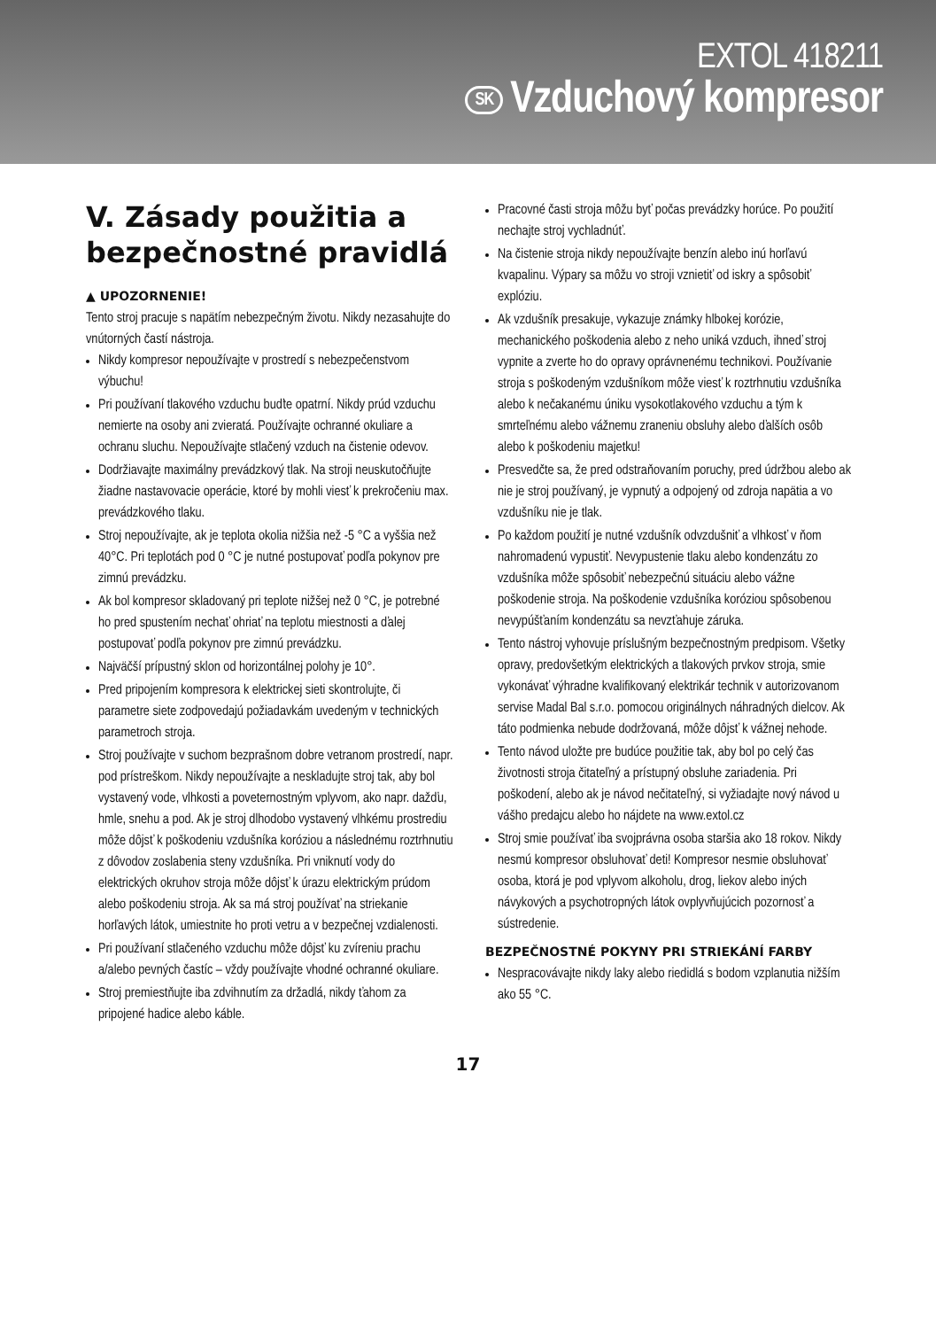EXTOL 418211
SK Vzduchový kompresor
V. Zásady použitia a bezpečnostné pravidlá
▲ UPOZORNENIE!
Tento stroj pracuje s napätím nebezpečným životu. Nikdy nezasahujte do vnútorných častí nástroja.
Nikdy kompresor nepoužívajte v prostredí s nebezpečenstvom výbuchu!
Pri používaní tlakového vzduchu buďte opatrní. Nikdy prúd vzduchu nemierte na osoby ani zvieratá. Používajte ochranné okuliare a ochranu sluchu. Nepoužívajte stlačený vzduch na čistenie odevov.
Dodržiavajte maximálny prevádzkový tlak. Na stroji neuskutočňujte žiadne nastavovacie operácie, ktoré by mohli viesť k prekročeniu max. prevádzkového tlaku.
Stroj nepoužívajte, ak je teplota okolia nižšia než -5 °C a vyššia než 40°C. Pri teplotách pod 0 °C je nutné postupovať podľa pokynov pre zimnú prevádzku.
Ak bol kompresor skladovaný pri teplote nižšej než 0 °C, je potrebné ho pred spustením nechať ohriať na teplotu miestnosti a ďalej postupovať podľa pokynov pre zimnú prevádzku.
Najväčší prípustný sklon od horizontálnej polohy je 10°.
Pred pripojením kompresora k elektrickej sieti skontrolujte, či parametre siete zodpovedajú požiadavkám uvedeným v technických parametroch stroja.
Stroj používajte v suchom bezprašnom dobre vetranom prostredí, napr. pod prístreškom. Nikdy nepoužívajte a neskladujte stroj tak, aby bol vystavený vode, vlhkosti a poveternostným vplyvom, ako napr. dažďu, hmle, snehu a pod. Ak je stroj dlhodobo vystavený vlhkému prostrediu môže dôjsť k poškodeniu vzdušníka koróziou a následnému roztrhnutiu z dôvodov zoslabenia steny vzdušníka. Pri vniknutí vody do elektrických okruhov stroja môže dôjsť k úrazu elektrickým prúdom alebo poškodeniu stroja. Ak sa má stroj používať na striekanie horľavých látok, umiestnite ho proti vetru a v bezpečnej vzdialenosti.
Pri používaní stlačeného vzduchu môže dôjsť ku zvíreniu prachu a/alebo pevných častíc – vždy používajte vhodné ochranné okuliare.
Stroj premiestňujte iba zdvihnutím za držadlá, nikdy ťahom za pripojené hadice alebo káble.
Pracovné časti stroja môžu byť počas prevádzky horúce. Po použití nechajte stroj vychladnúť.
Na čistenie stroja nikdy nepoužívajte benzín alebo inú horľavú kvapalinu. Výpary sa môžu vo stroji vznietiť od iskry a spôsobiť explóziu.
Ak vzdušník presakuje, vykazuje známky hlbokej korózie, mechanického poškodenia alebo z neho uniká vzduch, ihneď stroj vypnite a zverte ho do opravy oprávnenému technikovi. Používanie stroja s poškodeným vzdušníkom môže viesť k roztrhnutiu vzdušníka alebo k nečakanému úniku vysokotlakového vzduchu a tým k smrteľnému alebo vážnemu zraneniu obsluhy alebo ďalších osôb alebo k poškodeniu majetku!
Presvedčte sa, že pred odstraňovaním poruchy, pred údržbou alebo ak nie je stroj používaný, je vypnutý a odpojený od zdroja napätia a vo vzdušníku nie je tlak.
Po každom použití je nutné vzdušník odvzdušniť a vlhkosť v ňom nahromadenú vypustiť. Nevypustenie tlaku alebo kondenzátu zo vzdušníka môže spôsobiť nebezpečnú situáciu alebo vážne poškodenie stroja. Na poškodenie vzdušníka koróziou spôsobenou nevypúšťaním kondenzátu sa nevzťahuje záruka.
Tento nástroj vyhovuje príslušným bezpečnostným predpisom. Všetky opravy, predovšetkým elektrických a tlakových prvkov stroja, smie vykonávať výhradne kvalifikovaný elektrikár technik v autorizovanom servise Madal Bal s.r.o. pomocou originálnych náhradných dielcov. Ak táto podmienka nebude dodržovaná, môže dôjsť k vážnej nehode.
Tento návod uložte pre budúce použitie tak, aby bol po celý čas životnosti stroja čitateľný a prístupný obsluhe zariadenia. Pri poškodení, alebo ak je návod nečitateľný, si vyžiadajte nový návod u vášho predajcu alebo ho nájdete na www.extol.cz
Stroj smie používať iba svojprávna osoba staršia ako 18 rokov. Nikdy nesmú kompresor obsluhovať deti! Kompresor nesmie obsluhovať osoba, ktorá je pod vplyvom alkoholu, drog, liekov alebo iných návykových a psychotropných látok ovplyvňujúcich pozornosť a sústredenie.
BEZPEČNOSTNÉ POKYNY PRI STRIEKÁNÍ FARBY
Nespracovávajte nikdy laky alebo riedidlá s bodom vzplanutia nižším ako 55 °C.
17